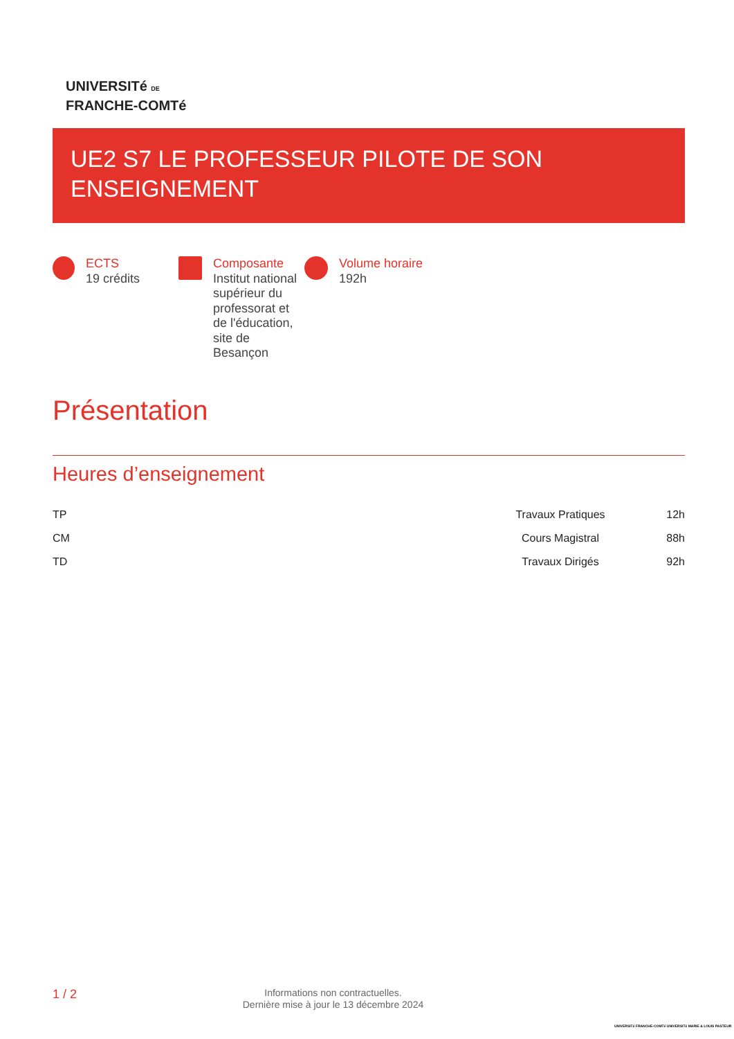UNIVERSITé DE
FRANCHE-COMTé
UE2 S7 LE PROFESSEUR PILOTE DE SON
ENSEIGNEMENT
ECTS
19 crédits
Composante
Institut national
supérieur du
professorat et
de l'éducation,
site de
Besançon
Volume horaire
192h
Présentation
Heures d’enseignement
| TP | Travaux Pratiques | 12h |
| CM | Cours Magistral | 88h |
| TD | Travaux Dirigés | 92h |
1 / 2
Informations non contractuelles.
Dernière mise à jour le 13 décembre 2024
UNIVERSITé FRANCHE-COMTé UNIVERSITé MARIE & LOUIS PASTEUR